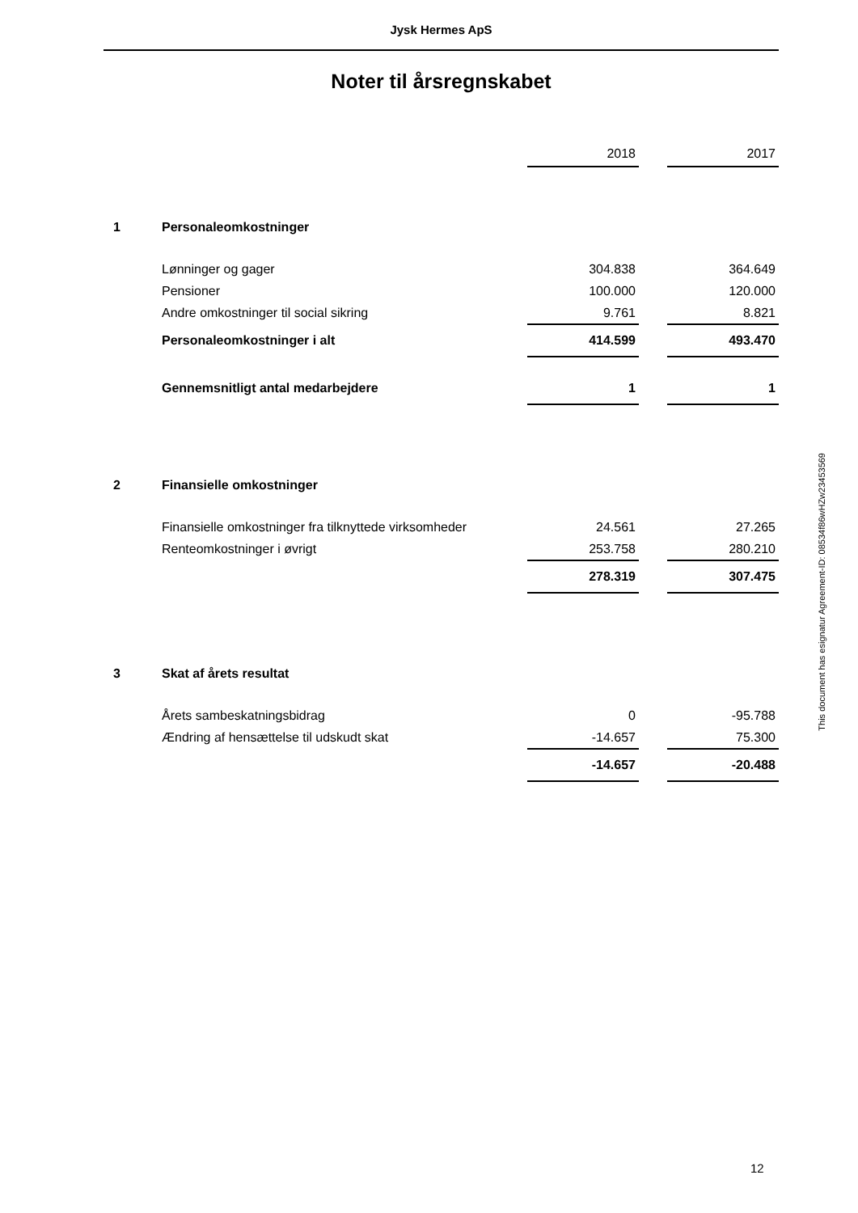Jysk Hermes ApS
Noter til årsregnskabet
| | | 2018 | | 2017 |
| 1 | Personaleomkostninger | | | |
| | Lønninger og gager | 304.838 | | 364.649 |
| | Pensioner | 100.000 | | 120.000 |
| | Andre omkostninger til social sikring | 9.761 | | 8.821 |
| | Personaleomkostninger i alt | 414.599 | | 493.470 |
| | Gennemsnitligt antal medarbejdere | 1 | | 1 |
| 2 | Finansielle omkostninger | | | |
| | Finansielle omkostninger fra tilknyttede virksomheder | 24.561 | | 27.265 |
| | Renteomkostninger i øvrigt | 253.758 | | 280.210 |
| | | 278.319 | | 307.475 |
| 3 | Skat af årets resultat | | | |
| | Årets sambeskatningsbidrag | 0 | | -95.788 |
| | Ændring af hensættelse til udskudt skat | -14.657 | | 75.300 |
| | | -14.657 | | -20.488 |
This document has esignatur Agreement-ID: 08534f86wHZw23453569
12